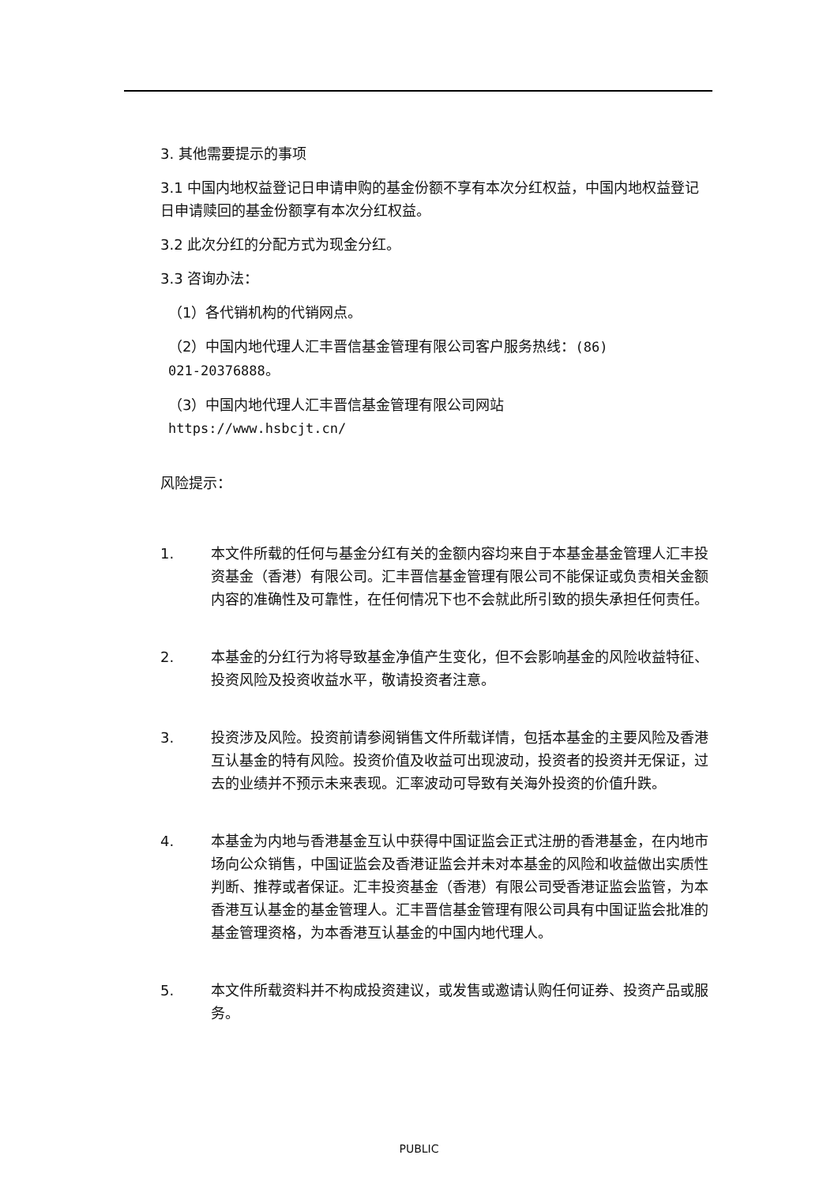3. 其他需要提示的事项
3.1 中国内地权益登记日申请申购的基金份额不享有本次分红权益，中国内地权益登记日申请赎回的基金份额享有本次分红权益。
3.2 此次分红的分配方式为现金分红。
3.3 咨询办法：
（1）各代销机构的代销网点。
（2）中国内地代理人汇丰晋信基金管理有限公司客户服务热线：(86)
021-20376888。
（3）中国内地代理人汇丰晋信基金管理有限公司网站
https://www.hsbcjt.cn/
风险提示：
1. 本文件所载的任何与基金分红有关的金额内容均来自于本基金基金管理人汇丰投资基金（香港）有限公司。汇丰晋信基金管理有限公司不能保证或负责相关金额内容的准确性及可靠性，在任何情况下也不会就此所引致的损失承担任何责任。
2. 本基金的分红行为将导致基金净值产生变化，但不会影响基金的风险收益特征、投资风险及投资收益水平，敬请投资者注意。
3. 投资涉及风险。投资前请参阅销售文件所载详情，包括本基金的主要风险及香港互认基金的特有风险。投资价值及收益可出现波动，投资者的投资并无保证，过去的业绩并不预示未来表现。汇率波动可导致有关海外投资的价值升跌。
4. 本基金为内地与香港基金互认中获得中国证监会正式注册的香港基金，在内地市场向公众销售，中国证监会及香港证监会并未对本基金的风险和收益做出实质性判断、推荐或者保证。汇丰投资基金（香港）有限公司受香港证监会监管，为本香港互认基金的基金管理人。汇丰晋信基金管理有限公司具有中国证监会批准的基金管理资格，为本香港互认基金的中国内地代理人。
5. 本文件所载资料并不构成投资建议，或发售或邀请认购任何证券、投资产品或服务。
PUBLIC